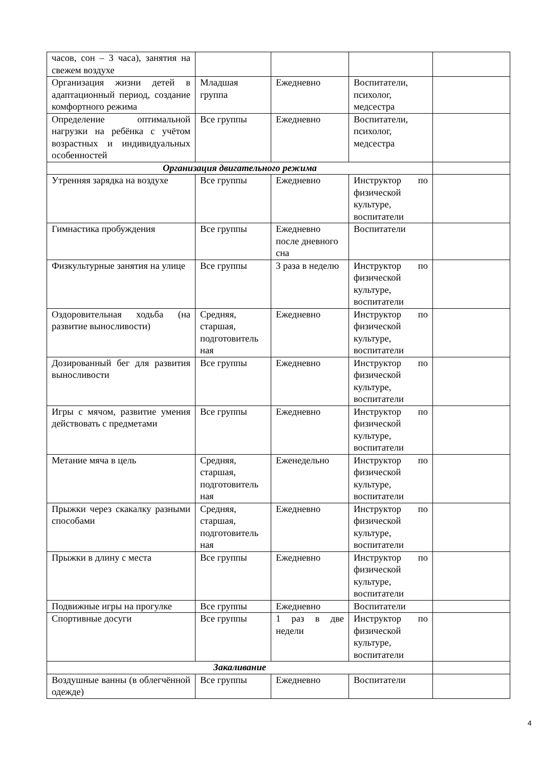| часов, сон – 3 часа), занятия на свежем воздухе | | | | |
| Организация жизни детей в адаптационный период, создание комфортного режима | Младшая группа | Ежедневно | Воспитатели, психолог, медсестра | |
| Определение оптимальной нагрузки на ребёнка с учётом возрастных и индивидуальных особенностей | Все группы | Ежедневно | Воспитатели, психолог, медсестра | |
| Организация двигательного режима | | | | |
| Утренняя зарядка на воздухе | Все группы | Ежедневно | Инструктор по физической культуре, воспитатели | |
| Гимнастика пробуждения | Все группы | Ежедневно после дневного сна | Воспитатели | |
| Физкультурные занятия на улице | Все группы | 3 раза в неделю | Инструктор по физической культуре, воспитатели | |
| Оздоровительная ходьба (на развитие выносливости) | Средняя, старшая, подготовитель ная | Ежедневно | Инструктор по физической культуре, воспитатели | |
| Дозированный бег для развития выносливости | Все группы | Ежедневно | Инструктор по физической культуре, воспитатели | |
| Игры с мячом, развитие умения действовать с предметами | Все группы | Ежедневно | Инструктор по физической культуре, воспитатели | |
| Метание мяча в цель | Средняя, старшая, подготовитель ная | Еженедельно | Инструктор по физической культуре, воспитатели | |
| Прыжки через скакалку разными способами | Средняя, старшая, подготовитель ная | Ежедневно | Инструктор по физической культуре, воспитатели | |
| Прыжки в длину с места | Все группы | Ежедневно | Инструктор по физической культуре, воспитатели | |
| Подвижные игры на прогулке | Все группы | Ежедневно | Воспитатели | |
| Спортивные досуги | Все группы | 1 раз в две недели | Инструктор по физической культуре, воспитатели | |
| Закаливание | | | | |
| Воздушные ванны (в облегчённой одежде) | Все группы | Ежедневно | Воспитатели | |
4